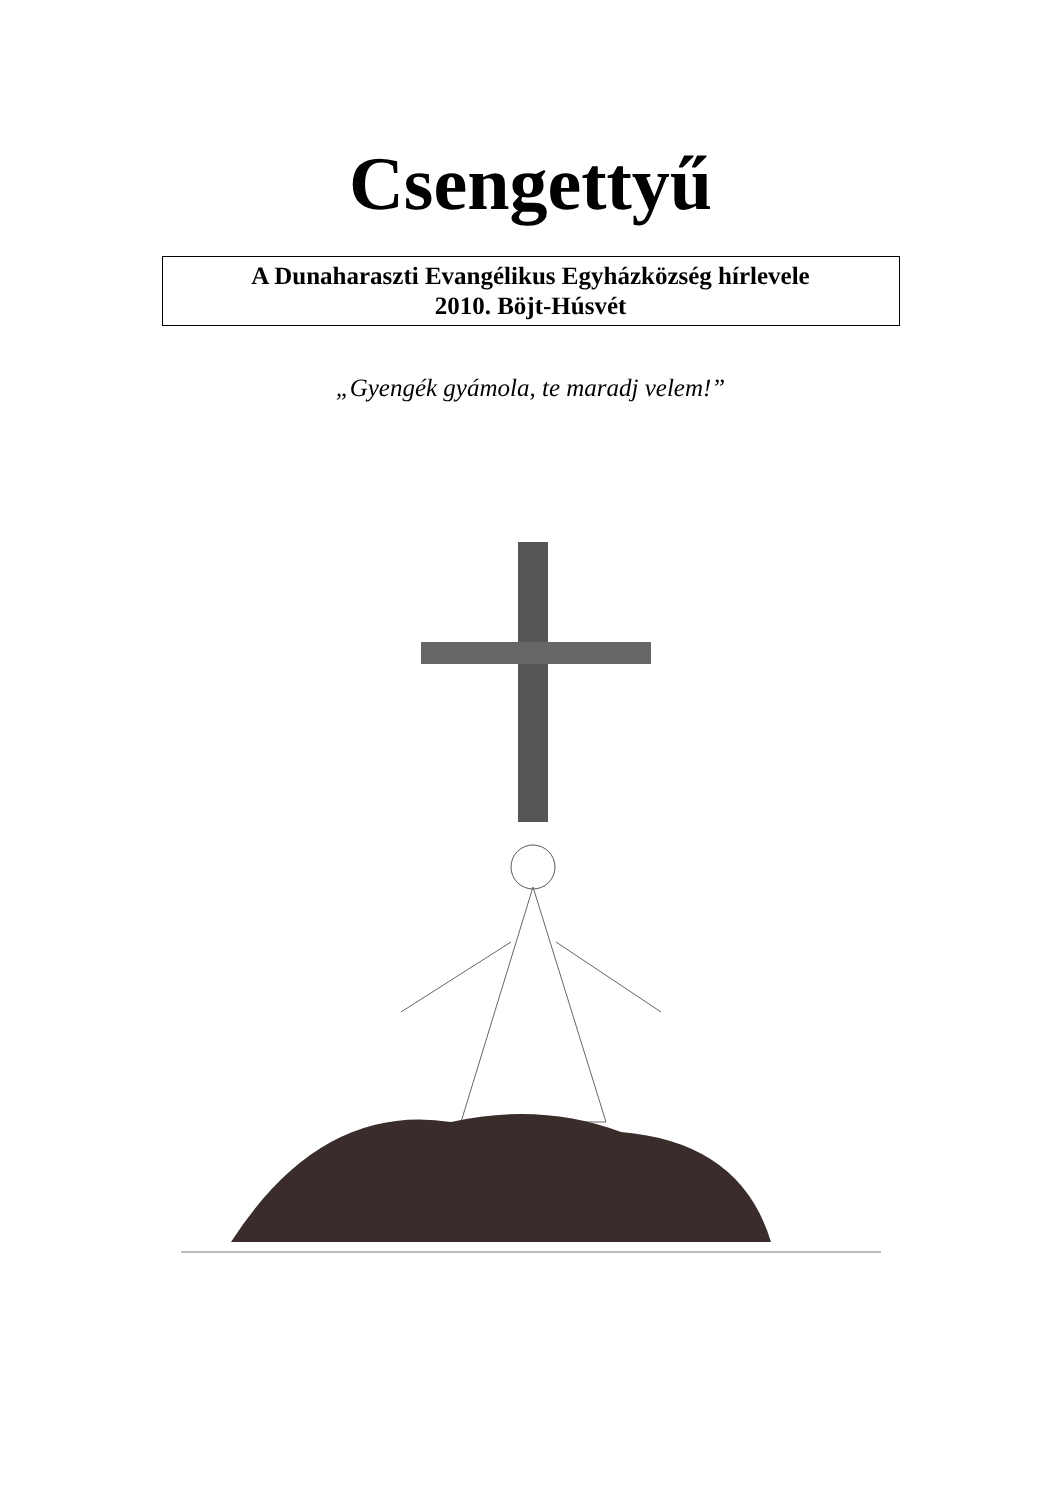Csengettyű
A Dunaharaszti Evangélikus Egyházközség hírlevele
2010. Böjt-Húsvét
„Gyengék gyámola, te maradj velem!”